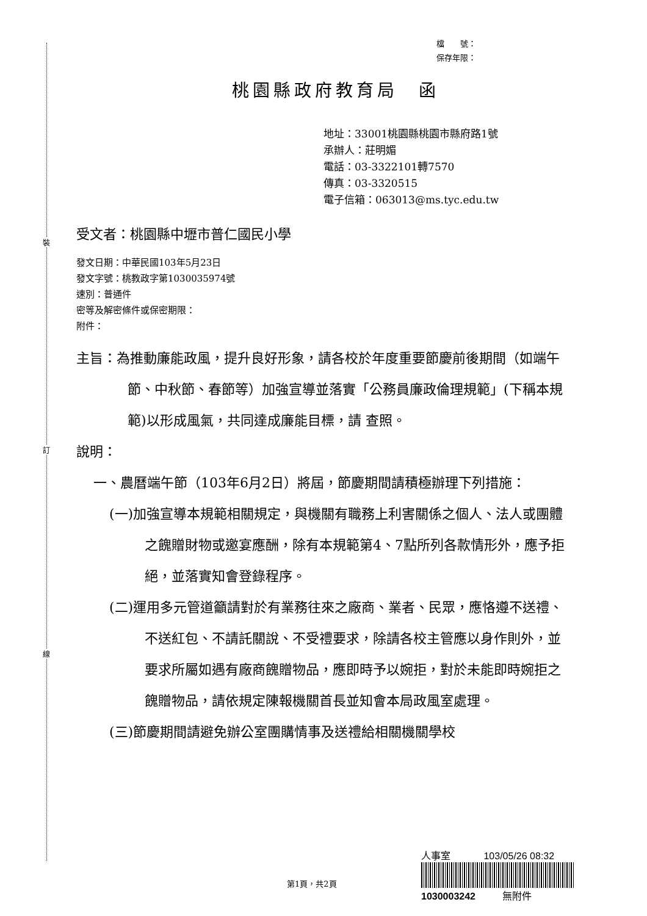裝
訂
線
檔　　號：
保存年限：
桃園縣政府教育局　函
地址：33001桃園縣桃園市縣府路1號
承辦人：莊明媚
電話：03-3322101轉7570
傳真：03-3320515
電子信箱：063013@ms.tyc.edu.tw
受文者：桃園縣中壢市普仁國民小學
發文日期：中華民國103年5月23日
發文字號：桃教政字第1030035974號
速別：普通件
密等及解密條件或保密期限：
附件：
主旨：為推動廉能政風，提升良好形象，請各校於年度重要節慶前後期間（如端午節、中秋節、春節等）加強宣導並落實「公務員廉政倫理規範」(下稱本規範)以形成風氣，共同達成廉能目標，請 查照。
說明：
一、農曆端午節（103年6月2日）將屆，節慶期間請積極辦理下列措施：
(一)加強宣導本規範相關規定，與機關有職務上利害關係之個人、法人或團體之餽贈財物或邀宴應酬，除有本規範第4、7點所列各款情形外，應予拒絕，並落實知會登錄程序。
(二)運用多元管道籲請對於有業務往來之廠商、業者、民眾，應恪遵不送禮、不送紅包、不請託關說、不受禮要求，除請各校主管應以身作則外，並要求所屬如遇有廠商餽贈物品，應即時予以婉拒，對於未能即時婉拒之餽贈物品，請依規定陳報機關首長並知會本局政風室處理。
(三)節慶期間請避免辦公室團購情事及送禮給相關機關學校
人事室 103/05/26 08:32
1030003242 無附件
第1頁，共2頁